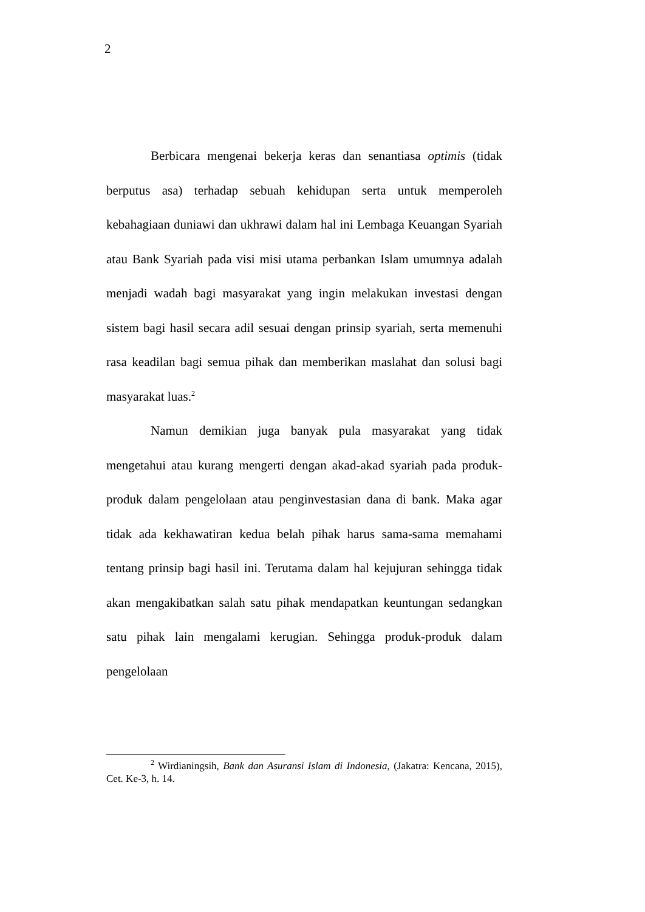2
Berbicara mengenai bekerja keras dan senantiasa optimis (tidak berputus asa) terhadap sebuah kehidupan serta untuk memperoleh kebahagiaan duniawi dan ukhrawi dalam hal ini Lembaga Keuangan Syariah atau Bank Syariah pada visi misi utama perbankan Islam umumnya adalah menjadi wadah bagi masyarakat yang ingin melakukan investasi dengan sistem bagi hasil secara adil sesuai dengan prinsip syariah, serta memenuhi rasa keadilan bagi semua pihak dan memberikan maslahat dan solusi bagi masyarakat luas.<sup>2</sup>
Namun demikian juga banyak pula masyarakat yang tidak mengetahui atau kurang mengerti dengan akad-akad syariah pada produk-produk dalam pengelolaan atau penginvestasian dana di bank. Maka agar tidak ada kekhawatiran kedua belah pihak harus sama-sama memahami tentang prinsip bagi hasil ini. Terutama dalam hal kejujuran sehingga tidak akan mengakibatkan salah satu pihak mendapatkan keuntungan sedangkan satu pihak lain mengalami kerugian. Sehingga produk-produk dalam pengelolaan
<sup>2</sup> Wirdianingsih, Bank dan Asuransi Islam di Indonesia, (Jakatra: Kencana, 2015), Cet. Ke-3, h. 14.